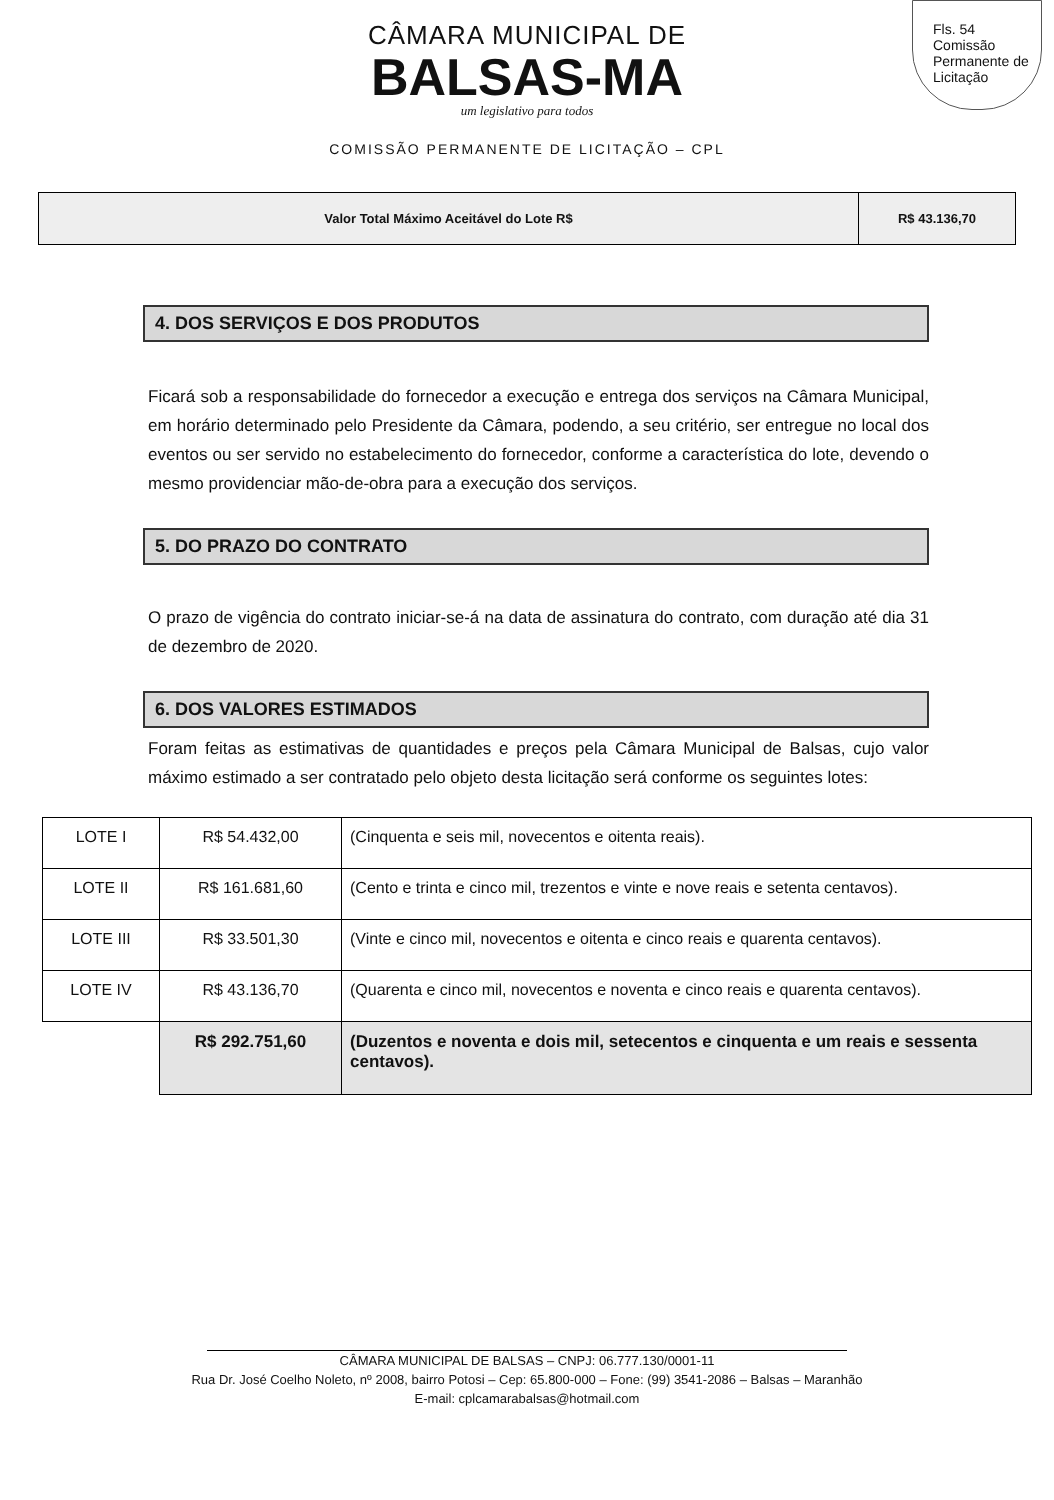Fls. 54
Comissão Permanente de Licitação
CÂMARA MUNICIPAL DE
BALSAS-MA
um legislativo para todos
COMISSÃO PERMANENTE DE LICITAÇÃO – CPL
| Valor Total Máximo Aceitável do Lote R$ | R$ 43.136,70 |
4. DOS SERVIÇOS E DOS PRODUTOS
Ficará sob a responsabilidade do fornecedor a execução e entrega dos serviços na Câmara Municipal, em horário determinado pelo Presidente da Câmara, podendo, a seu critério, ser entregue no local dos eventos ou ser servido no estabelecimento do fornecedor, conforme a característica do lote, devendo o mesmo providenciar mão-de-obra para a execução dos serviços.
5. DO PRAZO DO CONTRATO
O prazo de vigência do contrato iniciar-se-á na data de assinatura do contrato, com duração até dia 31 de dezembro de 2020.
6. DOS VALORES ESTIMADOS
Foram feitas as estimativas de quantidades e preços pela Câmara Municipal de Balsas, cujo valor máximo estimado a ser contratado pelo objeto desta licitação será conforme os seguintes lotes:
| LOTE I | R$ 54.432,00 | (Cinquenta e seis mil, novecentos e oitenta reais). |
| LOTE II | R$ 161.681,60 | (Cento e trinta e cinco mil, trezentos e vinte e nove reais e setenta centavos). |
| LOTE III | R$ 33.501,30 | (Vinte e cinco mil, novecentos e oitenta e cinco reais e quarenta centavos). |
| LOTE IV | R$ 43.136,70 | (Quarenta e cinco mil, novecentos e noventa e cinco reais e quarenta centavos). |
| | R$ 292.751,60 | (Duzentos e noventa e dois mil, setecentos e cinquenta e um reais e sessenta centavos). |
CÂMARA MUNICIPAL DE BALSAS – CNPJ: 06.777.130/0001-11
Rua Dr. José Coelho Noleto, nº 2008, bairro Potosi – Cep: 65.800-000 – Fone: (99) 3541-2086 – Balsas – Maranhão
E-mail: cplcamarabalsas@hotmail.com